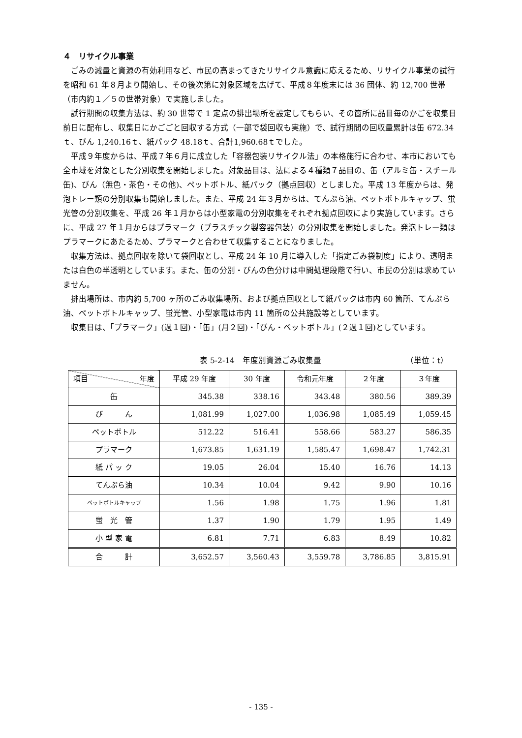４　リサイクル事業
ごみの減量と資源の有効利用など、市民の高まってきたリサイクル意識に応えるため、リサイクル事業の試行を昭和 61 年８月より開始し、その後次第に対象区域を広げて、平成８年度末には 36 団体、約 12,700 世帯（市内約１／５の世帯対象）で実施しました。
試行期間の収集方法は、約 30 世帯で 1 定点の排出場所を設定してもらい、その箇所に品目毎のかごを収集日前日に配布し、収集日にかごごと回収する方式（一部で袋回収も実施）で、試行期間の回収量累計は缶 672.34ｔ、びん 1,240.16ｔ、紙パック 48.18ｔ、合計1,960.68ｔでした。
平成９年度からは、平成７年６月に成立した「容器包装リサイクル法」の本格施行に合わせ、本市においても全市域を対象とした分別収集を開始しました。対象品目は、法による４種類７品目の、缶（アルミ缶・スチール缶)、びん（無色・茶色・その他)、ペットボトル、紙パック（拠点回収）としました。平成 13 年度からは、発泡トレー類の分別収集も開始しました。また、平成 24 年３月からは、てんぷら油、ペットボトルキャップ、蛍光管の分別収集を、平成 26 年１月からは小型家電の分別収集をそれぞれ拠点回収により実施しています。さらに、平成 27 年１月からはプラマーク（プラスチック製容器包装）の分別収集を開始しました。発泡トレー類はプラマークにあたるため、プラマークと合わせて収集することになりました。
収集方法は、拠点回収を除いて袋回収とし、平成 24 年 10 月に導入した「指定ごみ袋制度」により、透明または白色の半透明としています。また、缶の分別・びんの色分けは中間処理段階で行い、市民の分別は求めていません。
排出場所は、市内約 5,700 ヶ所のごみ収集場所、および拠点回収として紙パックは市内 60 箇所、てんぷら油、ペットボトルキャップ、蛍光管、小型家電は市内 11 箇所の公共施設等としています。
収集日は、「プラマーク」(週１回)・「缶」(月２回)・「びん・ペットボトル」(２週１回)としています。
表 5-2-14　年度別資源ごみ収集量 （単位：t）
| 項目 年度 | 平成 29 年度 | 30 年度 | 令和元年度 | ２年度 | ３年度 |
| --- | --- | --- | --- | --- | --- |
| 缶 | 345.38 | 338.16 | 343.48 | 380.56 | 389.39 |
| び ん | 1,081.99 | 1,027.00 | 1,036.98 | 1,085.49 | 1,059.45 |
| ペットボトル | 512.22 | 516.41 | 558.66 | 583.27 | 586.35 |
| プラマーク | 1,673.85 | 1,631.19 | 1,585.47 | 1,698.47 | 1,742.31 |
| 紙 パ ッ ク | 19.05 | 26.04 | 15.40 | 16.76 | 14.13 |
| てんぷら油 | 10.34 | 10.04 | 9.42 | 9.90 | 10.16 |
| ペットボトルキャップ | 1.56 | 1.98 | 1.75 | 1.96 | 1.81 |
| 蛍 光 管 | 1.37 | 1.90 | 1.79 | 1.95 | 1.49 |
| 小 型 家 電 | 6.81 | 7.71 | 6.83 | 8.49 | 10.82 |
| 合 計 | 3,652.57 | 3,560.43 | 3,559.78 | 3,786.85 | 3,815.91 |
- 135 -